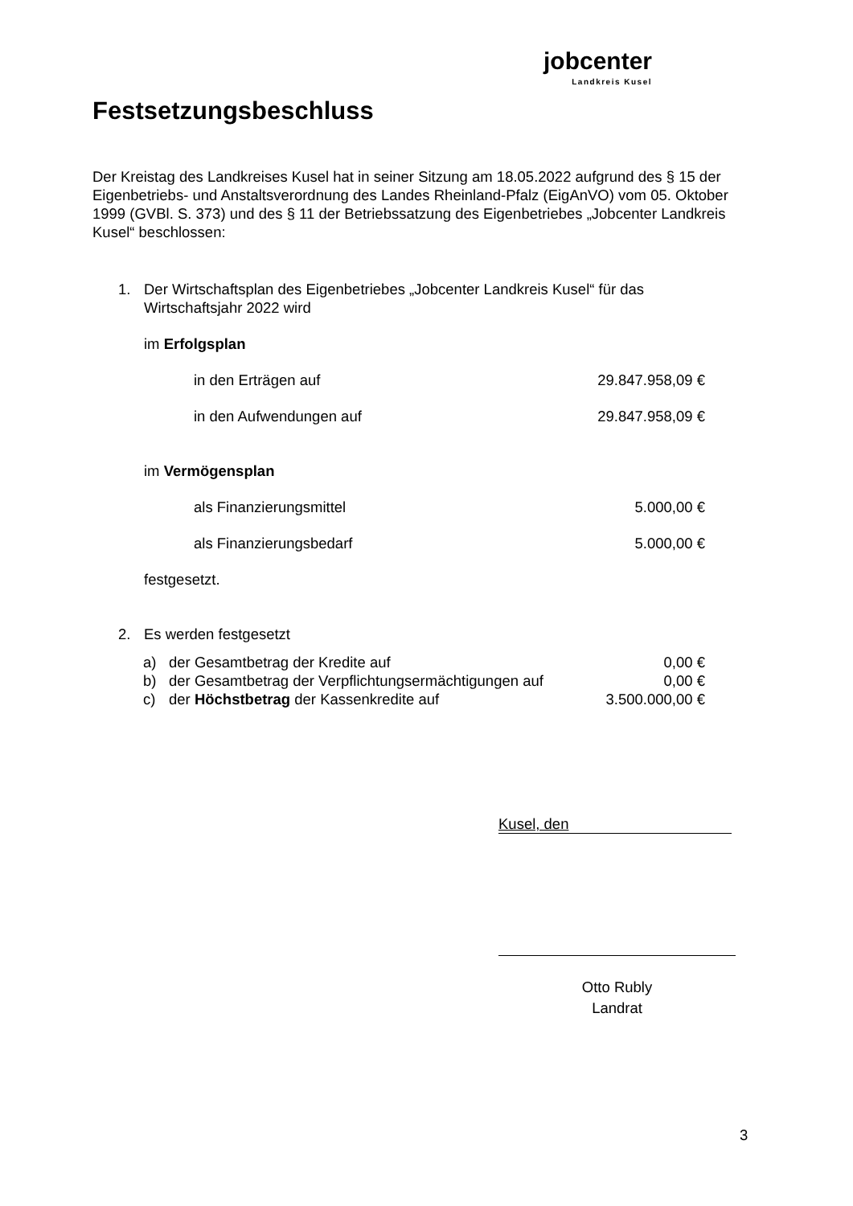jobcenter
Landkreis Kusel
Festsetzungsbeschluss
Der Kreistag des Landkreises Kusel hat in seiner Sitzung am 18.05.2022 aufgrund des § 15 der Eigenbetriebs- und Anstaltsverordnung des Landes Rheinland-Pfalz (EigAnVO) vom 05. Oktober 1999 (GVBl. S. 373) und des § 11 der Betriebssatzung des Eigenbetriebes „Jobcenter Landkreis Kusel“ beschlossen:
1. Der Wirtschaftsplan des Eigenbetriebes „Jobcenter Landkreis Kusel“ für das
Wirtschaftsjahr 2022 wird
im Erfolgsplan
in den Erträgen auf 29.847.958,09 €
in den Aufwendungen auf 29.847.958,09 €
im Vermögensplan
als Finanzierungsmittel 5.000,00 €
als Finanzierungsbedarf 5.000,00 €
festgesetzt.
2. Es werden festgesetzt
a) der Gesamtbetrag der Kredite auf 0,00 €
b) der Gesamtbetrag der Verpflichtungsermächtigungen auf 0,00 €
c) der Höchstbetrag der Kassenkredite auf 3.500.000,00 €
Kusel, den
Otto Rubly
Landrat
3